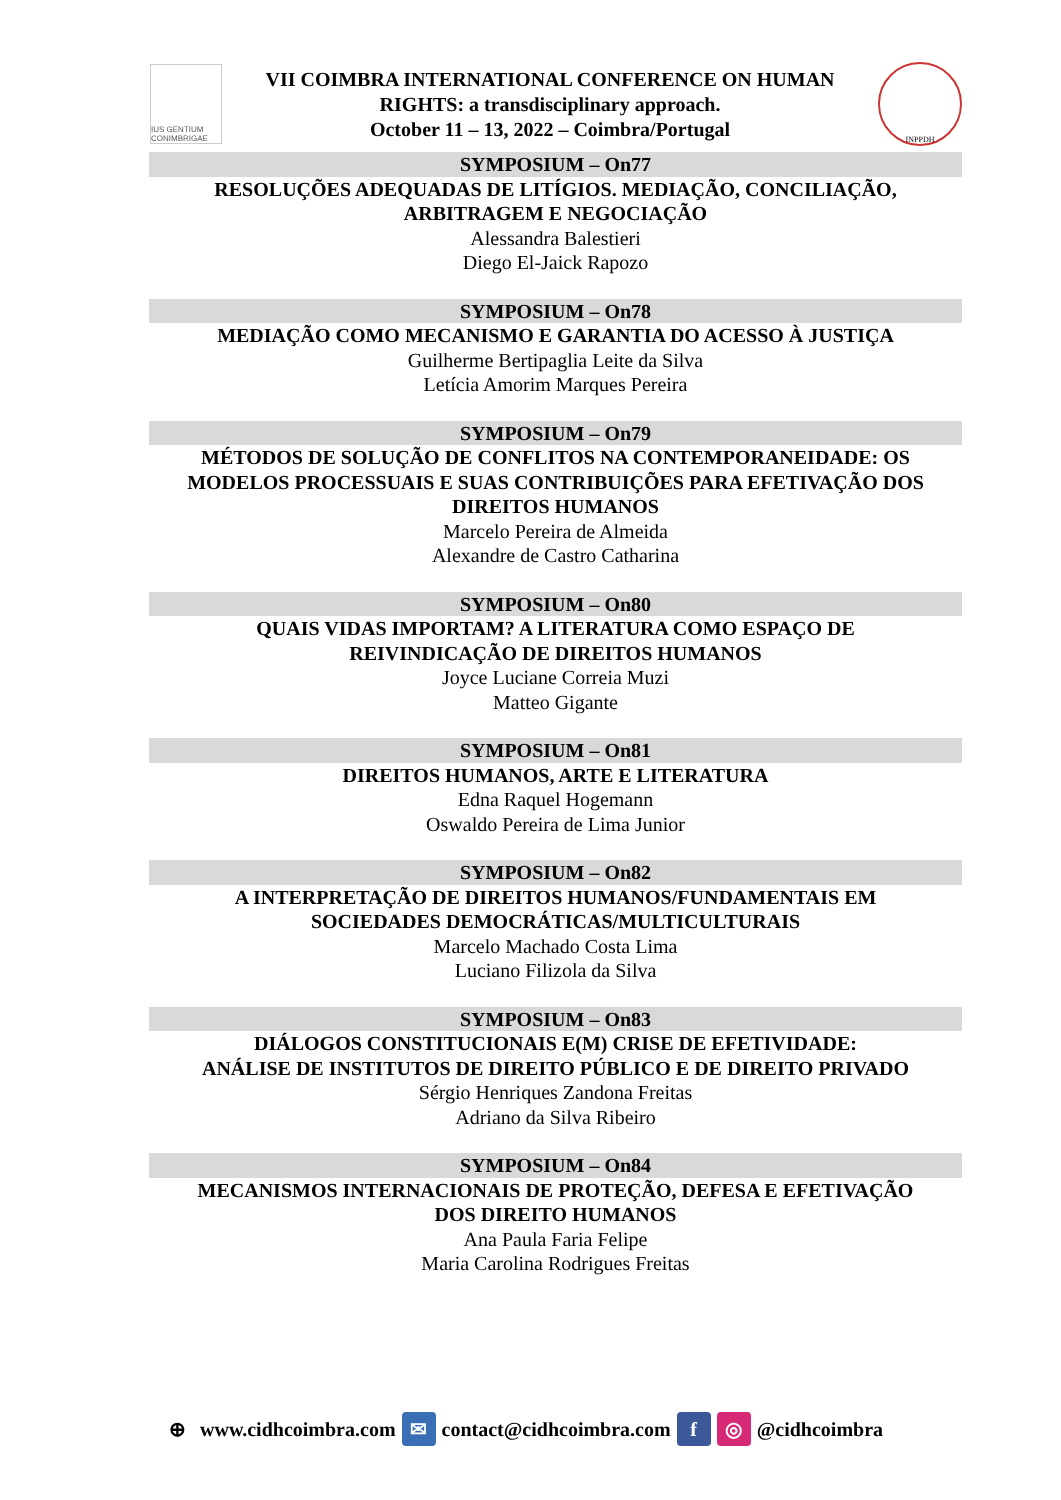IUS GENTIUM CONIMBRIGAE
VII COIMBRA INTERNATIONAL CONFERENCE ON HUMAN
RIGHTS: a transdisciplinary approach.
October 11 – 13, 2022 – Coimbra/Portugal
INPPDH
SYMPOSIUM – On77
RESOLUÇÕES ADEQUADAS DE LITÍGIOS. MEDIAÇÃO, CONCILIAÇÃO,
ARBITRAGEM E NEGOCIAÇÃO
Alessandra Balestieri
Diego El-Jaick Rapozo
SYMPOSIUM – On78
MEDIAÇÃO COMO MECANISMO E GARANTIA DO ACESSO À JUSTIÇA
Guilherme Bertipaglia Leite da Silva
Letícia Amorim Marques Pereira
SYMPOSIUM – On79
MÉTODOS DE SOLUÇÃO DE CONFLITOS NA CONTEMPORANEIDADE: OS
MODELOS PROCESSUAIS E SUAS CONTRIBUIÇÕES PARA EFETIVAÇÃO DOS
DIREITOS HUMANOS
Marcelo Pereira de Almeida
Alexandre de Castro Catharina
SYMPOSIUM – On80
QUAIS VIDAS IMPORTAM? A LITERATURA COMO ESPAÇO DE
REIVINDICAÇÃO DE DIREITOS HUMANOS
Joyce Luciane Correia Muzi
Matteo Gigante
SYMPOSIUM – On81
DIREITOS HUMANOS, ARTE E LITERATURA
Edna Raquel Hogemann
Oswaldo Pereira de Lima Junior
SYMPOSIUM – On82
A INTERPRETAÇÃO DE DIREITOS HUMANOS/FUNDAMENTAIS EM
SOCIEDADES DEMOCRÁTICAS/MULTICULTURAIS
Marcelo Machado Costa Lima
Luciano Filizola da Silva
SYMPOSIUM – On83
DIÁLOGOS CONSTITUCIONAIS E(M) CRISE DE EFETIVIDADE:
ANÁLISE DE INSTITUTOS DE DIREITO PÚBLICO E DE DIREITO PRIVADO
Sérgio Henriques Zandona Freitas
Adriano da Silva Ribeiro
SYMPOSIUM – On84
MECANISMOS INTERNACIONAIS DE PROTEÇÃO, DEFESA E EFETIVAÇÃO
DOS DIREITO HUMANOS
Ana Paula Faria Felipe
Maria Carolina Rodrigues Freitas
⊕ www.cidhcoimbra.com ✉ contact@cidhcoimbra.com f ◎ @cidhcoimbra